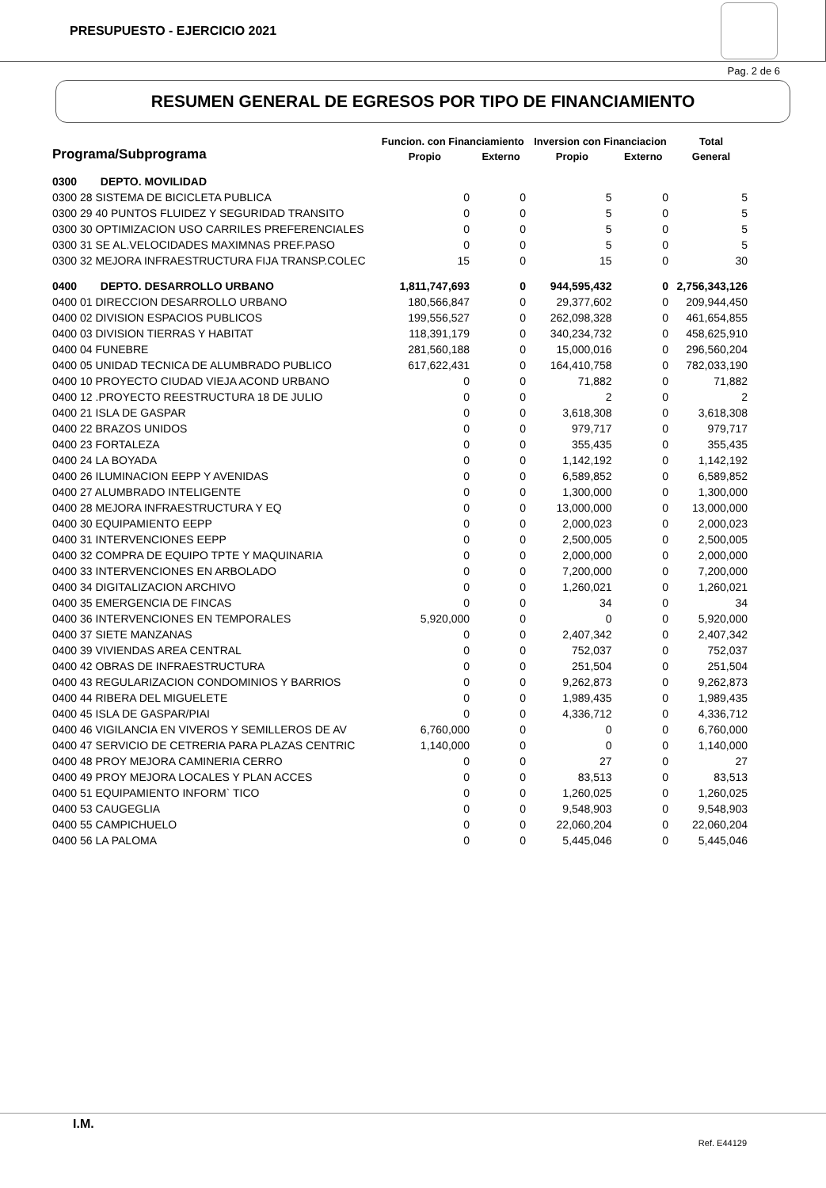PRESUPUESTO - EJERCICIO 2021
Pag. 2 de 6
RESUMEN GENERAL DE EGRESOS POR TIPO DE FINANCIAMIENTO
| Programa/Subprograma | | Funcion. con Financiamiento | | Inversion con Financiacion | | Total |
| --- | --- | --- | --- | --- | --- | --- |
| | | Propio | Externo | Propio | Externo | General |
| 0300 | DEPTO. MOVILIDAD | | | | | |
| 0300 28 SISTEMA DE BICICLETA PUBLICA | | 0 | 0 | 5 | 0 | 5 |
| 0300 29 40 PUNTOS FLUIDEZ Y SEGURIDAD TRANSITO | | 0 | 0 | 5 | 0 | 5 |
| 0300 30 OPTIMIZACION USO CARRILES PREFERENCIALES | | 0 | 0 | 5 | 0 | 5 |
| 0300 31 SE AL.VELOCIDADES MAXIMNAS PREF.PASO | | 0 | 0 | 5 | 0 | 5 |
| 0300 32 MEJORA INFRAESTRUCTURA FIJA TRANSP.COLEC | | 15 | 0 | 15 | 0 | 30 |
| 0400 | DEPTO. DESARROLLO URBANO | 1,811,747,693 | 0 | 944,595,432 | 0 | 2,756,343,126 |
| 0400 01 DIRECCION DESARROLLO URBANO | | 180,566,847 | 0 | 29,377,602 | 0 | 209,944,450 |
| 0400 02 DIVISION ESPACIOS PUBLICOS | | 199,556,527 | 0 | 262,098,328 | 0 | 461,654,855 |
| 0400 03 DIVISION TIERRAS Y HABITAT | | 118,391,179 | 0 | 340,234,732 | 0 | 458,625,910 |
| 0400 04 FUNEBRE | | 281,560,188 | 0 | 15,000,016 | 0 | 296,560,204 |
| 0400 05 UNIDAD TECNICA DE ALUMBRADO PUBLICO | | 617,622,431 | 0 | 164,410,758 | 0 | 782,033,190 |
| 0400 10 PROYECTO CIUDAD VIEJA ACOND URBANO | | 0 | 0 | 71,882 | 0 | 71,882 |
| 0400 12 .PROYECTO REESTRUCTURA 18 DE JULIO | | 0 | 0 | 2 | 0 | 2 |
| 0400 21 ISLA DE GASPAR | | 0 | 0 | 3,618,308 | 0 | 3,618,308 |
| 0400 22 BRAZOS UNIDOS | | 0 | 0 | 979,717 | 0 | 979,717 |
| 0400 23 FORTALEZA | | 0 | 0 | 355,435 | 0 | 355,435 |
| 0400 24 LA BOYADA | | 0 | 0 | 1,142,192 | 0 | 1,142,192 |
| 0400 26 ILUMINACION EEPP Y AVENIDAS | | 0 | 0 | 6,589,852 | 0 | 6,589,852 |
| 0400 27 ALUMBRADO INTELIGENTE | | 0 | 0 | 1,300,000 | 0 | 1,300,000 |
| 0400 28 MEJORA INFRAESTRUCTURA Y EQ | | 0 | 0 | 13,000,000 | 0 | 13,000,000 |
| 0400 30 EQUIPAMIENTO EEPP | | 0 | 0 | 2,000,023 | 0 | 2,000,023 |
| 0400 31 INTERVENCIONES EEPP | | 0 | 0 | 2,500,005 | 0 | 2,500,005 |
| 0400 32 COMPRA DE EQUIPO TPTE Y MAQUINARIA | | 0 | 0 | 2,000,000 | 0 | 2,000,000 |
| 0400 33 INTERVENCIONES EN ARBOLADO | | 0 | 0 | 7,200,000 | 0 | 7,200,000 |
| 0400 34 DIGITALIZACION ARCHIVO | | 0 | 0 | 1,260,021 | 0 | 1,260,021 |
| 0400 35 EMERGENCIA DE FINCAS | | 0 | 0 | 34 | 0 | 34 |
| 0400 36 INTERVENCIONES EN TEMPORALES | | 5,920,000 | 0 | 0 | 0 | 5,920,000 |
| 0400 37 SIETE MANZANAS | | 0 | 0 | 2,407,342 | 0 | 2,407,342 |
| 0400 39 VIVIENDAS AREA CENTRAL | | 0 | 0 | 752,037 | 0 | 752,037 |
| 0400 42 OBRAS DE INFRAESTRUCTURA | | 0 | 0 | 251,504 | 0 | 251,504 |
| 0400 43 REGULARIZACION CONDOMINIOS Y BARRIOS | | 0 | 0 | 9,262,873 | 0 | 9,262,873 |
| 0400 44 RIBERA DEL MIGUELETE | | 0 | 0 | 1,989,435 | 0 | 1,989,435 |
| 0400 45 ISLA DE GASPAR/PIAI | | 0 | 0 | 4,336,712 | 0 | 4,336,712 |
| 0400 46 VIGILANCIA EN VIVEROS Y SEMILLEROS DE AV | | 6,760,000 | 0 | 0 | 0 | 6,760,000 |
| 0400 47 SERVICIO DE CETRERIA PARA PLAZAS CENTRIC | | 1,140,000 | 0 | 0 | 0 | 1,140,000 |
| 0400 48 PROY MEJORA CAMINERIA CERRO | | 0 | 0 | 27 | 0 | 27 |
| 0400 49 PROY MEJORA LOCALES Y PLAN ACCES | | 0 | 0 | 83,513 | 0 | 83,513 |
| 0400 51 EQUIPAMIENTO INFORM` TICO | | 0 | 0 | 1,260,025 | 0 | 1,260,025 |
| 0400 53 CAUGEGLIA | | 0 | 0 | 9,548,903 | 0 | 9,548,903 |
| 0400 55 CAMPICHUELO | | 0 | 0 | 22,060,204 | 0 | 22,060,204 |
| 0400 56 LA PALOMA | | 0 | 0 | 5,445,046 | 0 | 5,445,046 |
I.M.
Ref. E44129